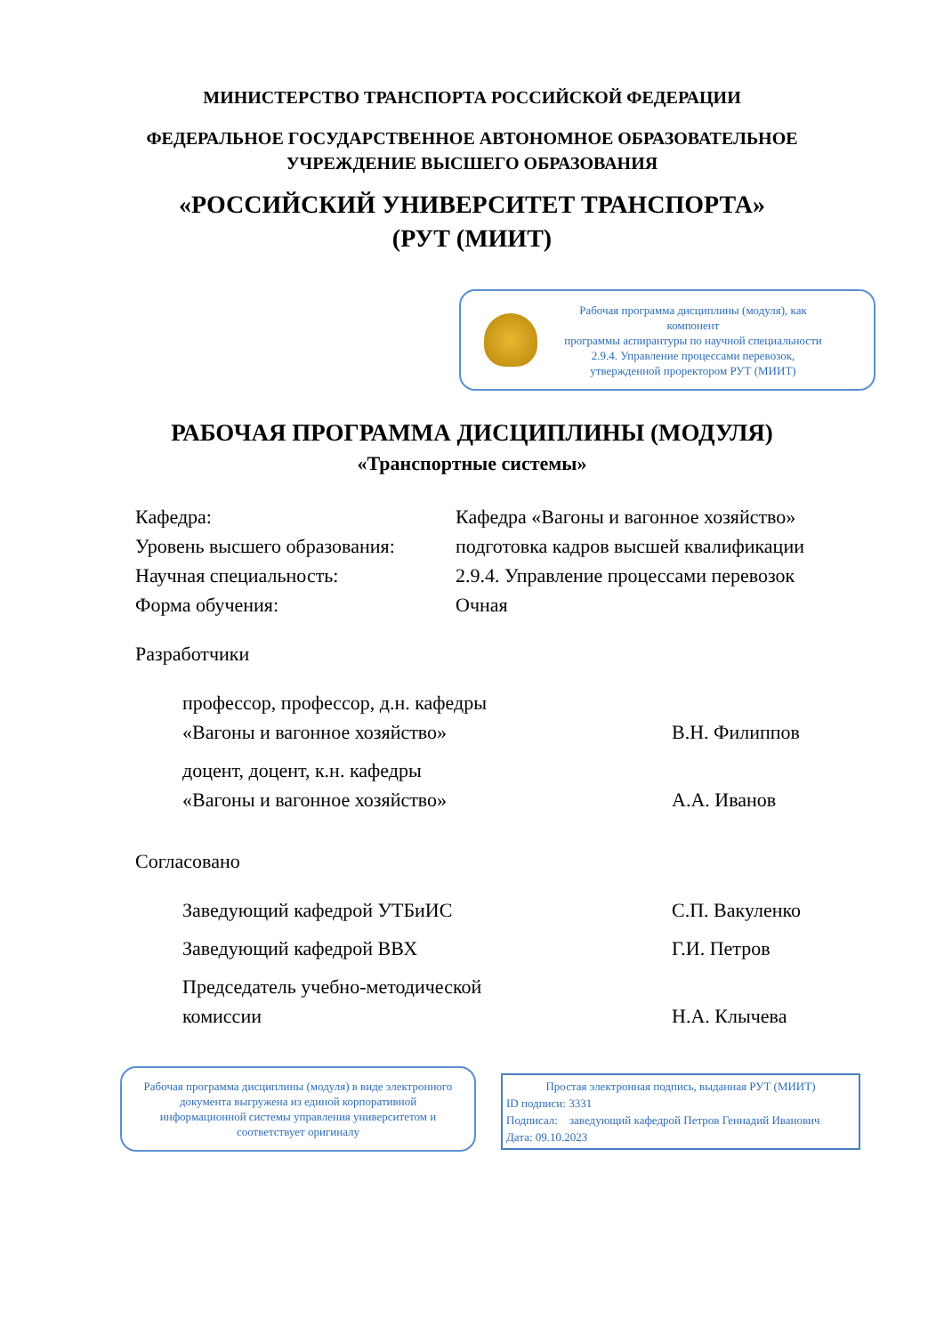МИНИСТЕРСТВО ТРАНСПОРТА РОССИЙСКОЙ ФЕДЕРАЦИИ
ФЕДЕРАЛЬНОЕ ГОСУДАРСТВЕННОЕ АВТОНОМНОЕ ОБРАЗОВАТЕЛЬНОЕ
УЧРЕЖДЕНИЕ ВЫСШЕГО ОБРАЗОВАНИЯ
«РОССИЙСКИЙ УНИВЕРСИТЕТ ТРАНСПОРТА»
(РУТ (МИИТ)
Рабочая программа дисциплины (модуля), как компонент
программы аспирантуры по научной специальности 2.9.4. Управление процессами перевозок, утвержденной проректором РУТ (МИИТ)
РАБОЧАЯ ПРОГРАММА ДИСЦИПЛИНЫ (МОДУЛЯ)
«Транспортные системы»
Кафедра: Кафедра «Вагоны и вагонное хозяйство»
Уровень высшего образования:
подготовка кадров высшей квалификации
Научная специальность: 2.9.4. Управление процессами перевозок
Форма обучения: Очная
Разработчики
профессор, профессор, д.н. кафедры
«Вагоны и вагонное хозяйство»
В.Н. Филиппов
доцент, доцент, к.н. кафедры
«Вагоны и вагонное хозяйство»
А.А. Иванов
Согласовано
Заведующий кафедрой УТБиИС С.П. Вакуленко
Заведующий кафедрой ВВХ Г.И. Петров
Председатель учебно-методической
комиссии
Н.А. Клычева
Рабочая программа дисциплины (модуля) в виде электронного документа выгружена из единой корпоративной информационной системы управления университетом и соответствует оригиналу
Простая электронная подпись, выданная РУТ (МИИТ)
ID подписи: 3331
Подписал: заведующий кафедрой Петров Геннадий Иванович
Дата: 09.10.2023